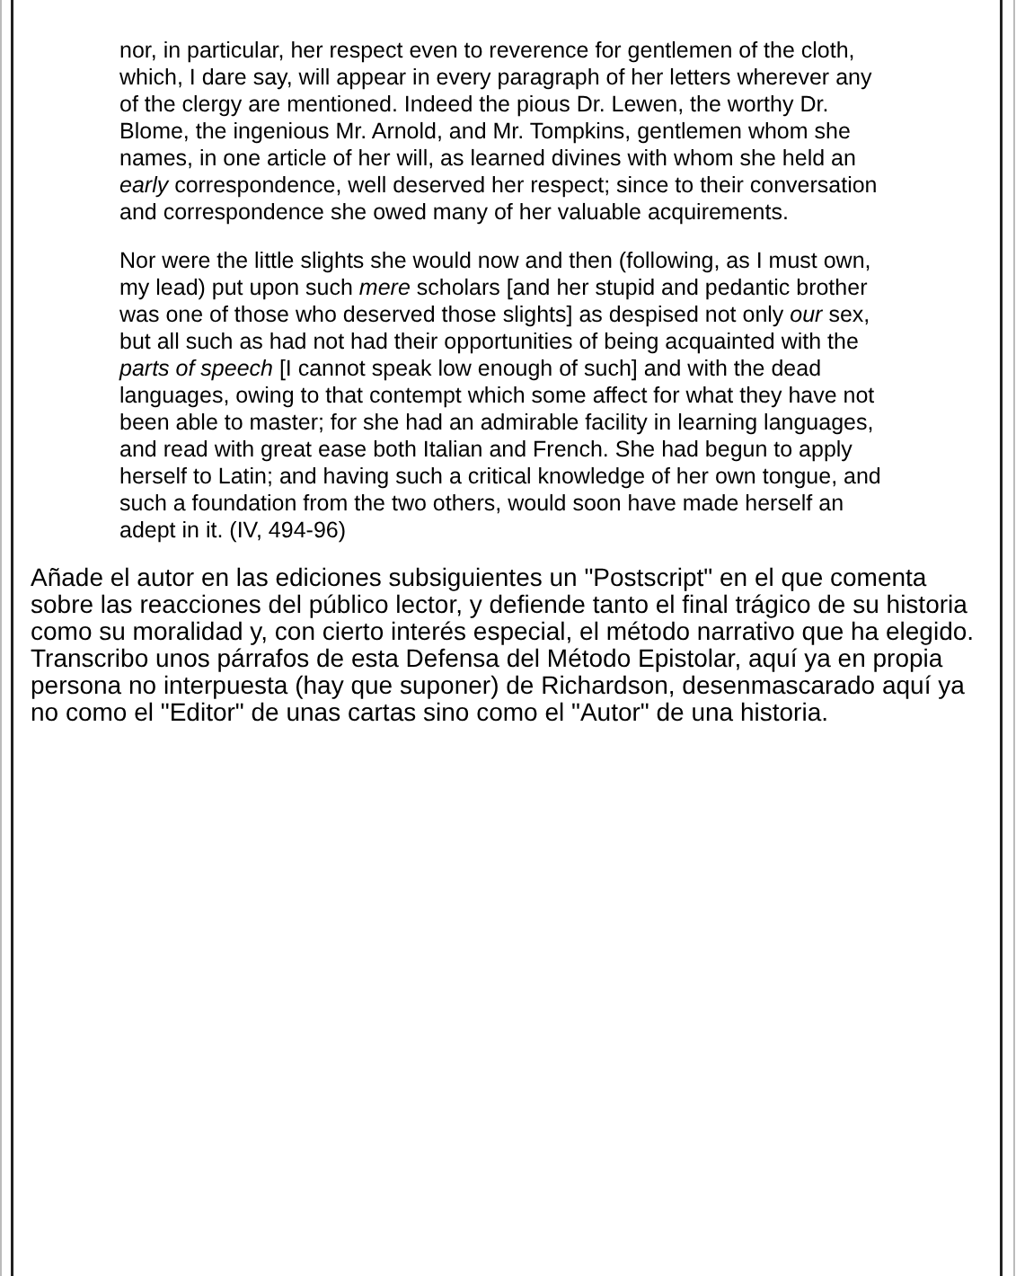nor, in particular, her respect even to reverence for gentlemen of the cloth, which, I dare say, will appear in every paragraph of her letters wherever any of the clergy are mentioned. Indeed the pious Dr. Lewen, the worthy Dr. Blome, the ingenious Mr. Arnold, and Mr. Tompkins, gentlemen whom she names, in one article of her will, as learned divines with whom she held an early correspondence, well deserved her respect; since to their conversation and correspondence she owed many of her valuable acquirements.
Nor were the little slights she would now and then (following, as I must own, my lead) put upon such mere scholars [and her stupid and pedantic brother was one of those who deserved those slights] as despised not only our sex, but all such as had not had their opportunities of being acquainted with the parts of speech [I cannot speak low enough of such] and with the dead languages, owing to that contempt which some affect for what they have not been able to master; for she had an admirable facility in learning languages, and read with great ease both Italian and French. She had begun to apply herself to Latin; and having such a critical knowledge of her own tongue, and such a foundation from the two others, would soon have made herself an adept in it. (IV, 494-96)
Añade el autor en las ediciones subsiguientes un "Postscript" en el que comenta sobre las reacciones del público lector, y defiende tanto el final trágico de su historia como su moralidad y, con cierto interés especial, el método narrativo que ha elegido. Transcribo unos párrafos de esta Defensa del Método Epistolar, aquí ya en propia persona no interpuesta (hay que suponer) de Richardson, desenmascarado aquí ya no como el "Editor" de unas cartas sino como el "Autor" de una historia.